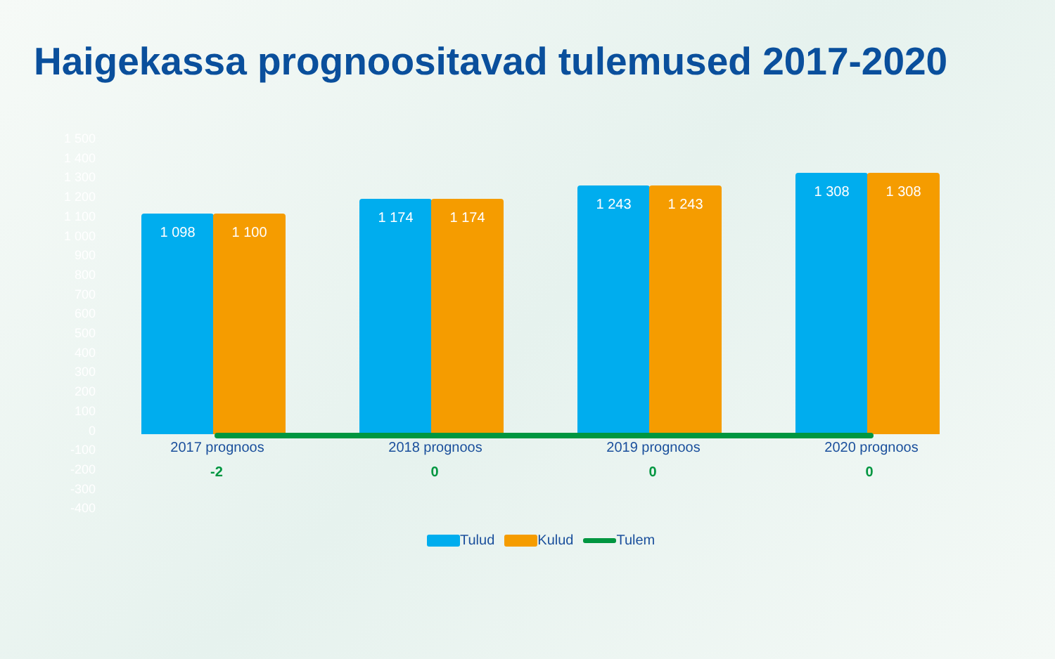Haigekassa prognoositavad tulemused 2017-2020
1 500
1 400
1 300
1 200
1 100
1 000
900
800
700
600
500
400
300
200
100
0
-100
-200
-300
-400
1 098 1 100 1 174 1 174 1 243 1 243 1 308 1 308
2017 prognoos 2018 prognoos 2019 prognoos 2020 prognoos
-2 0 0 0
Tulud Kulud Tulem